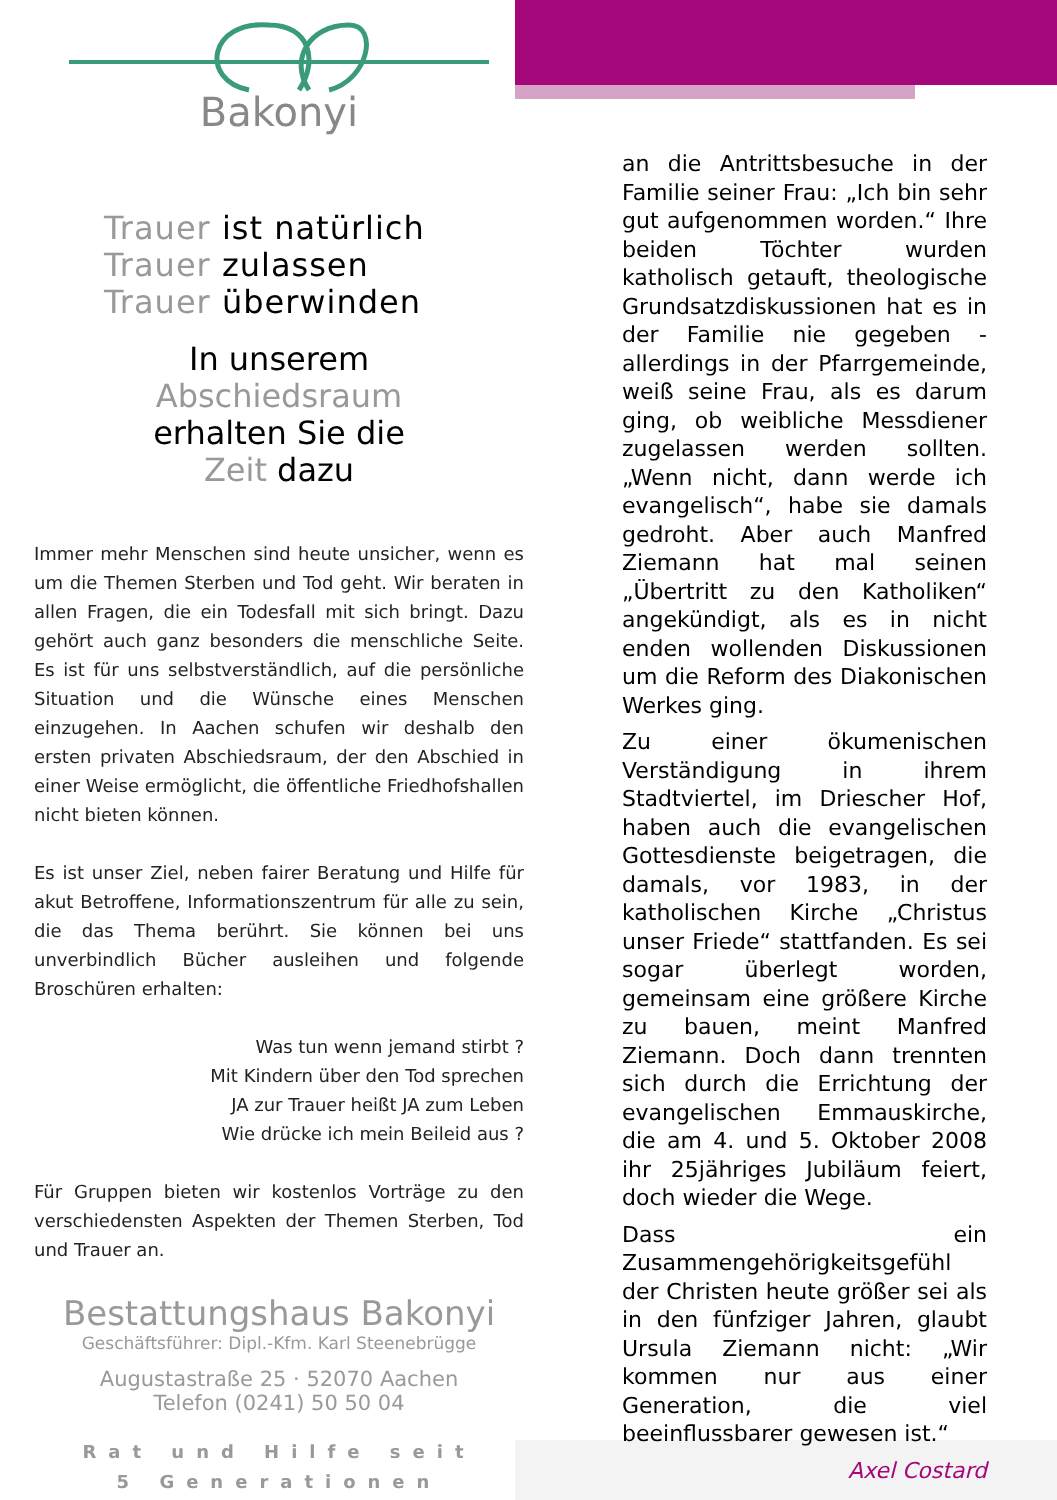Bakonyi
Trauer ist natürlich
Trauer zulassen
Trauer überwinden
In unserem
Abschiedsraum
erhalten Sie die
Zeit dazu
Immer mehr Menschen sind heute unsicher, wenn es um die Themen Sterben und Tod geht. Wir beraten in allen Fragen, die ein Todesfall mit sich bringt. Dazu gehört auch ganz besonders die menschliche Seite. Es ist für uns selbstverständlich, auf die persönliche Situation und die Wünsche eines Menschen einzugehen. In Aachen schufen wir deshalb den ersten privaten Abschiedsraum, der den Abschied in einer Weise ermöglicht, die öffentliche Friedhofshallen nicht bieten können.
Es ist unser Ziel, neben fairer Beratung und Hilfe für akut Betroffene, Informationszentrum für alle zu sein, die das Thema berührt. Sie können bei uns unverbindlich Bücher ausleihen und folgende Broschüren erhalten:
Was tun wenn jemand stirbt ?
Mit Kindern über den Tod sprechen
JA zur Trauer heißt JA zum Leben
Wie drücke ich mein Beileid aus ?
Für Gruppen bieten wir kostenlos Vorträge zu den verschiedensten Aspekten der Themen Sterben, Tod und Trauer an.
Bestattungshaus Bakonyi
Geschäftsführer: Dipl.-Kfm. Karl Steenebrügge
Augustastraße 25 · 52070 Aachen
Telefon (0241) 50 50 04
Rat und Hilfe seit
5 Generationen
an die Antrittsbesuche in der Familie seiner Frau: „Ich bin sehr gut aufgenommen worden.“ Ihre beiden Töchter wurden katholisch getauft, theologische Grundsatzdiskussionen hat es in der Familie nie gegeben - allerdings in der Pfarrgemeinde, weiß seine Frau, als es darum ging, ob weibliche Messdiener zugelassen werden sollten. „Wenn nicht, dann werde ich evangelisch“, habe sie damals gedroht. Aber auch Manfred Ziemann hat mal seinen „Übertritt zu den Katholiken“ angekündigt, als es in nicht enden wollenden Diskussionen um die Reform des Diakonischen Werkes ging.
Zu einer ökumenischen Verständigung in ihrem Stadtviertel, im Driescher Hof, haben auch die evangelischen Gottesdienste beigetragen, die damals, vor 1983, in der katholischen Kirche „Christus unser Friede“ stattfanden. Es sei sogar überlegt worden, gemeinsam eine größere Kirche zu bauen, meint Manfred Ziemann. Doch dann trennten sich durch die Errichtung der evangelischen Emmauskirche, die am 4. und 5. Oktober 2008 ihr 25jähriges Jubiläum feiert, doch wieder die Wege.
Dass ein Zusammengehörigkeitsgefühl der Christen heute größer sei als in den fünfziger Jahren, glaubt Ursula Ziemann nicht: „Wir kommen nur aus einer Generation, die viel beeinflussbarer gewesen ist.“
Axel Costard